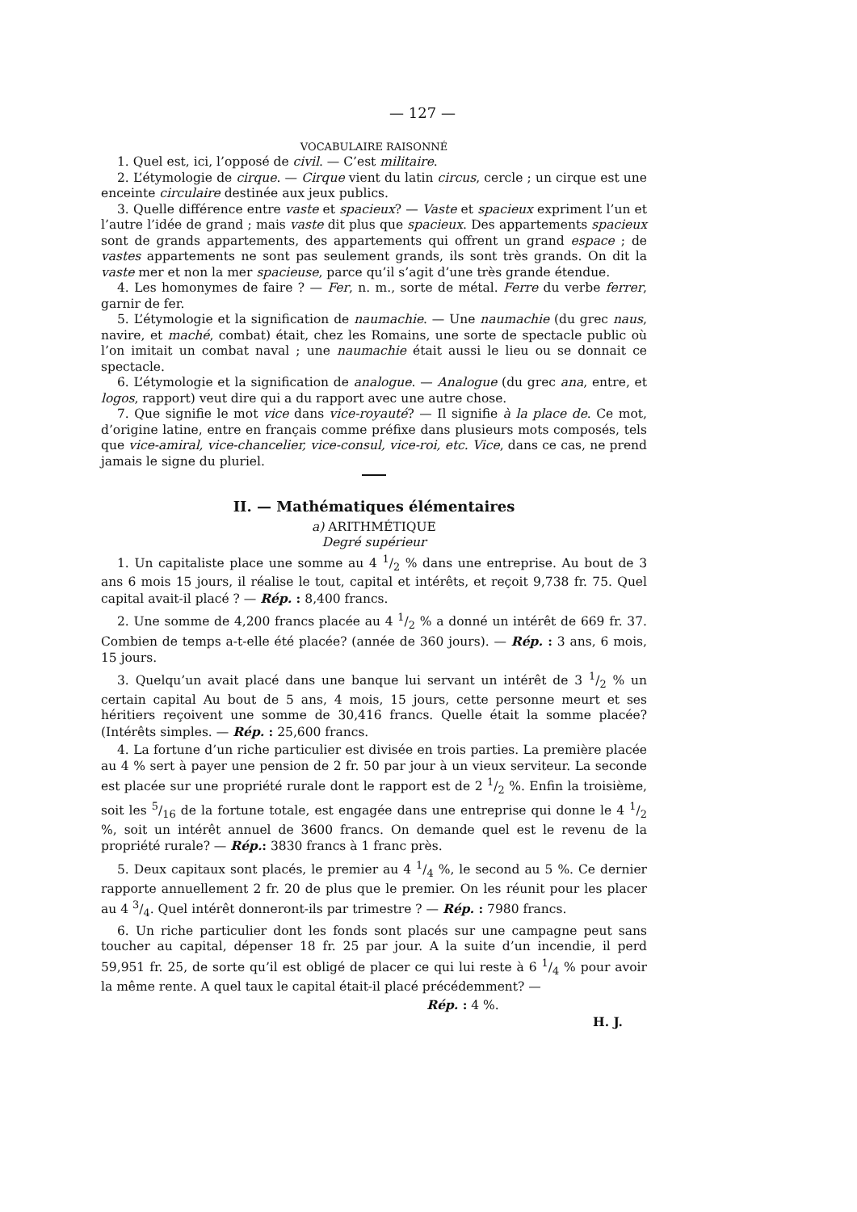— 127 —
VOCABULAIRE RAISONNÉ
1. Quel est, ici, l’opposé de civil. — C’est militaire.
2. L’étymologie de cirque. — Cirque vient du latin circus, cercle ; un cirque est une enceinte circulaire destinée aux jeux publics.
3. Quelle différence entre vaste et spacieux? — Vaste et spacieux expriment l’un et l’autre l’idée de grand ; mais vaste dit plus que spacieux. Des appartements spacieux sont de grands appartements, des appartements qui offrent un grand espace ; de vastes appartements ne sont pas seulement grands, ils sont très grands. On dit la vaste mer et non la mer spacieuse, parce qu’il s’agit d’une très grande étendue.
4. Les homonymes de faire ? — Fer, n. m., sorte de métal. Ferre du verbe ferrer, garnir de fer.
5. L’étymologie et la signification de naumachie. — Une naumachie (du grec naus, navire, et maché, combat) était, chez les Romains, une sorte de spectacle public où l’on imitait un combat naval ; une naumachie était aussi le lieu ou se donnait ce spectacle.
6. L’étymologie et la signification de analogue. — Analogue (du grec ana, entre, et logos, rapport) veut dire qui a du rapport avec une autre chose.
7. Que signifie le mot vice dans vice-royauté? — Il signifie à la place de. Ce mot, d’origine latine, entre en français comme préfixe dans plusieurs mots composés, tels que vice-amiral, vice-chancelier, vice-consul, vice-roi, etc. Vice, dans ce cas, ne prend jamais le signe du pluriel.
II. — Mathématiques élémentaires
a) ARITHMÉTIQUE
Degré supérieur
1. Un capitaliste place une somme au 4 1/2 % dans une entreprise. Au bout de 3 ans 6 mois 15 jours, il réalise le tout, capital et intérêts, et reçoit 9,738 fr. 75. Quel capital avait-il placé ? — Rép. : 8,400 francs.
2. Une somme de 4,200 francs placée au 4 1/2 % a donné un intérêt de 669 fr. 37. Combien de temps a-t-elle été placée? (année de 360 jours). — Rép. : 3 ans, 6 mois, 15 jours.
3. Quelqu’un avait placé dans une banque lui servant un intérêt de 3 1/2 % un certain capital Au bout de 5 ans, 4 mois, 15 jours, cette personne meurt et ses héritiers reçoivent une somme de 30,416 francs. Quelle était la somme placée? (Intérêts simples. — Rép. : 25,600 francs.
4. La fortune d’un riche particulier est divisée en trois parties. La première placée au 4 % sert à payer une pension de 2 fr. 50 par jour à un vieux serviteur. La seconde est placée sur une propriété rurale dont le rapport est de 2 1/2 %. Enfin la troisième, soit les 5/16 de la fortune totale, est engagée dans une entreprise qui donne le 4 1/2 %, soit un intérêt annuel de 3600 francs. On demande quel est le revenu de la propriété rurale? — Rép.: 3830 francs à 1 franc près.
5. Deux capitaux sont placés, le premier au 4 1/4 %, le second au 5 %. Ce dernier rapporte annuellement 2 fr. 20 de plus que le premier. On les réunit pour les placer au 4 3/4. Quel intérêt donneront-ils par trimestre ? — Rép. : 7980 francs.
6. Un riche particulier dont les fonds sont placés sur une campagne peut sans toucher au capital, dépenser 18 fr. 25 par jour. A la suite d’un incendie, il perd 59,951 fr. 25, de sorte qu’il est obligé de placer ce qui lui reste à 6 1/4 % pour avoir la même rente. A quel taux le capital était-il placé précédemment? —
Rép. : 4 %.
H. J.